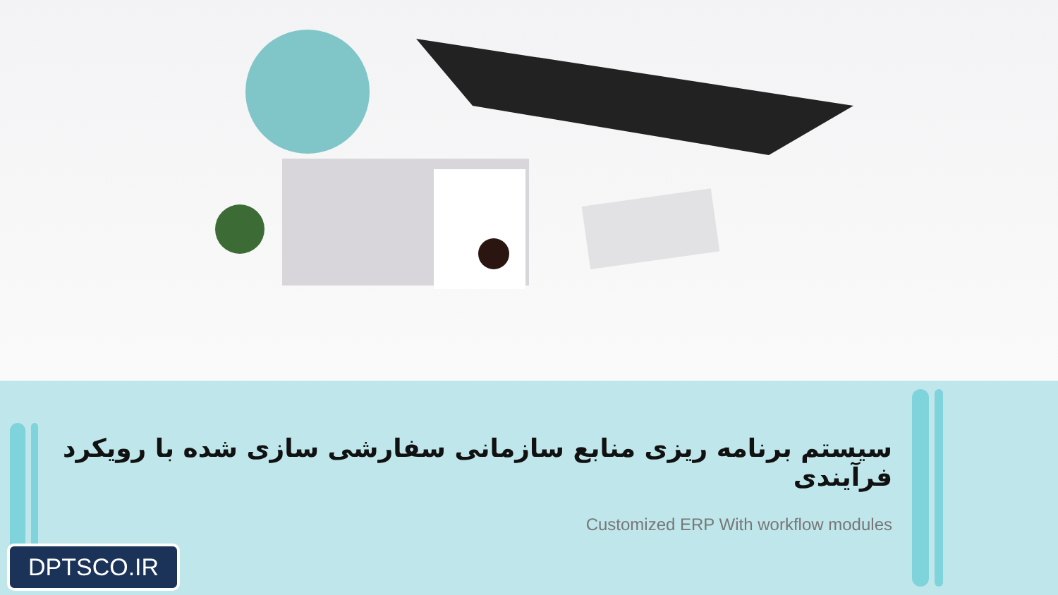سیستم برنامه ریزی منابع سازمانی سفارشی سازی شده با رویکرد فرآیندی
Customized ERP With workflow modules
DPTSCO.IR